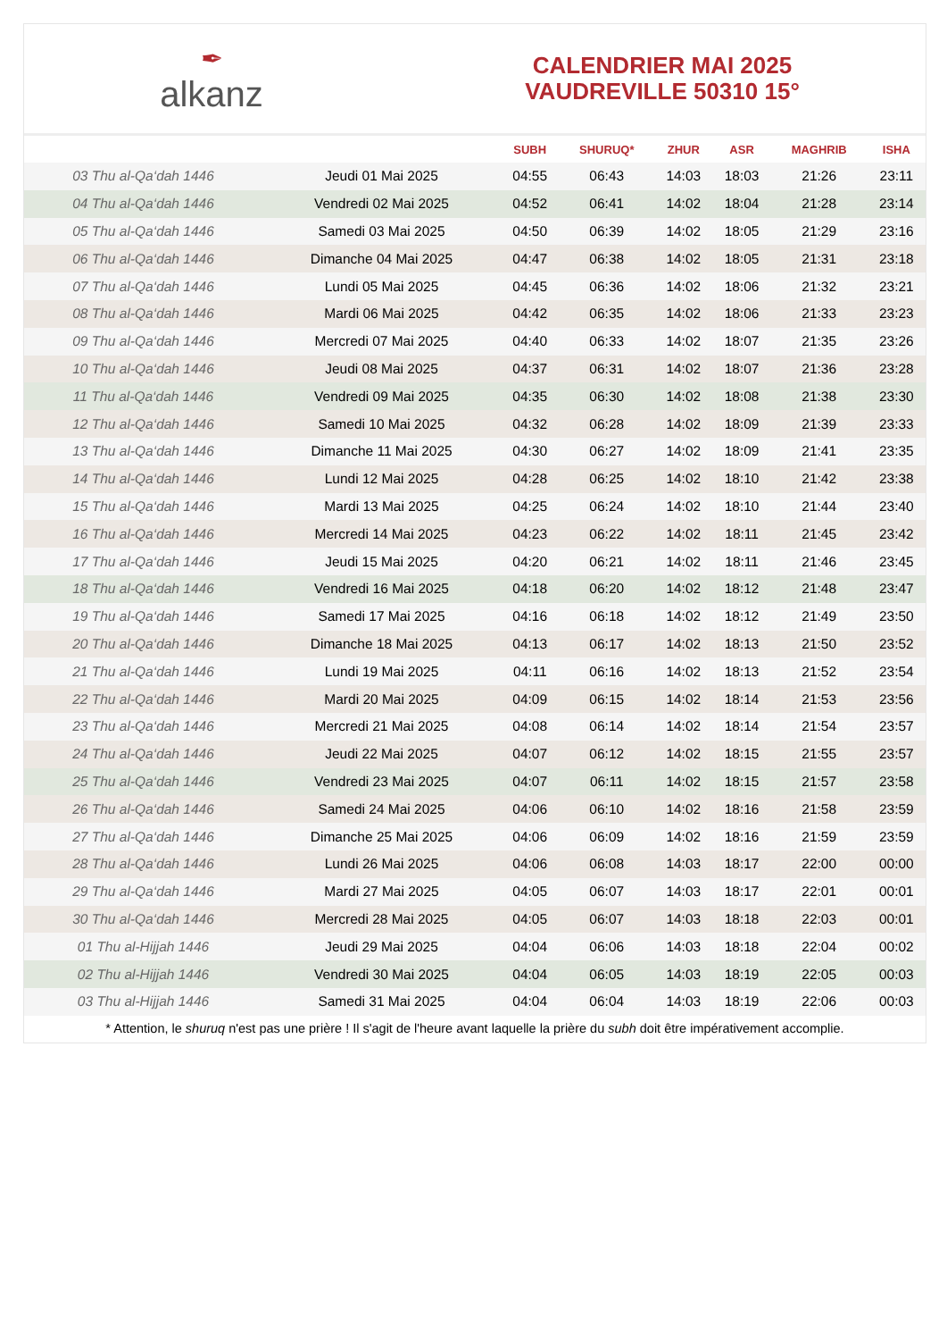✒
alkanz
CALENDRIER MAI 2025
VAUDREVILLE 50310 15°
| | | SUBH | SHURUQ* | ZHUR | ASR | MAGHRIB | ISHA |
| --- | --- | --- | --- | --- | --- | --- | --- |
| 03 Thu al-Qa‘dah 1446 | Jeudi 01 Mai 2025 | 04:55 | 06:43 | 14:03 | 18:03 | 21:26 | 23:11 |
| 04 Thu al-Qa‘dah 1446 | Vendredi 02 Mai 2025 | 04:52 | 06:41 | 14:02 | 18:04 | 21:28 | 23:14 |
| 05 Thu al-Qa‘dah 1446 | Samedi 03 Mai 2025 | 04:50 | 06:39 | 14:02 | 18:05 | 21:29 | 23:16 |
| 06 Thu al-Qa‘dah 1446 | Dimanche 04 Mai 2025 | 04:47 | 06:38 | 14:02 | 18:05 | 21:31 | 23:18 |
| 07 Thu al-Qa‘dah 1446 | Lundi 05 Mai 2025 | 04:45 | 06:36 | 14:02 | 18:06 | 21:32 | 23:21 |
| 08 Thu al-Qa‘dah 1446 | Mardi 06 Mai 2025 | 04:42 | 06:35 | 14:02 | 18:06 | 21:33 | 23:23 |
| 09 Thu al-Qa‘dah 1446 | Mercredi 07 Mai 2025 | 04:40 | 06:33 | 14:02 | 18:07 | 21:35 | 23:26 |
| 10 Thu al-Qa‘dah 1446 | Jeudi 08 Mai 2025 | 04:37 | 06:31 | 14:02 | 18:07 | 21:36 | 23:28 |
| 11 Thu al-Qa‘dah 1446 | Vendredi 09 Mai 2025 | 04:35 | 06:30 | 14:02 | 18:08 | 21:38 | 23:30 |
| 12 Thu al-Qa‘dah 1446 | Samedi 10 Mai 2025 | 04:32 | 06:28 | 14:02 | 18:09 | 21:39 | 23:33 |
| 13 Thu al-Qa‘dah 1446 | Dimanche 11 Mai 2025 | 04:30 | 06:27 | 14:02 | 18:09 | 21:41 | 23:35 |
| 14 Thu al-Qa‘dah 1446 | Lundi 12 Mai 2025 | 04:28 | 06:25 | 14:02 | 18:10 | 21:42 | 23:38 |
| 15 Thu al-Qa‘dah 1446 | Mardi 13 Mai 2025 | 04:25 | 06:24 | 14:02 | 18:10 | 21:44 | 23:40 |
| 16 Thu al-Qa‘dah 1446 | Mercredi 14 Mai 2025 | 04:23 | 06:22 | 14:02 | 18:11 | 21:45 | 23:42 |
| 17 Thu al-Qa‘dah 1446 | Jeudi 15 Mai 2025 | 04:20 | 06:21 | 14:02 | 18:11 | 21:46 | 23:45 |
| 18 Thu al-Qa‘dah 1446 | Vendredi 16 Mai 2025 | 04:18 | 06:20 | 14:02 | 18:12 | 21:48 | 23:47 |
| 19 Thu al-Qa‘dah 1446 | Samedi 17 Mai 2025 | 04:16 | 06:18 | 14:02 | 18:12 | 21:49 | 23:50 |
| 20 Thu al-Qa‘dah 1446 | Dimanche 18 Mai 2025 | 04:13 | 06:17 | 14:02 | 18:13 | 21:50 | 23:52 |
| 21 Thu al-Qa‘dah 1446 | Lundi 19 Mai 2025 | 04:11 | 06:16 | 14:02 | 18:13 | 21:52 | 23:54 |
| 22 Thu al-Qa‘dah 1446 | Mardi 20 Mai 2025 | 04:09 | 06:15 | 14:02 | 18:14 | 21:53 | 23:56 |
| 23 Thu al-Qa‘dah 1446 | Mercredi 21 Mai 2025 | 04:08 | 06:14 | 14:02 | 18:14 | 21:54 | 23:57 |
| 24 Thu al-Qa‘dah 1446 | Jeudi 22 Mai 2025 | 04:07 | 06:12 | 14:02 | 18:15 | 21:55 | 23:57 |
| 25 Thu al-Qa‘dah 1446 | Vendredi 23 Mai 2025 | 04:07 | 06:11 | 14:02 | 18:15 | 21:57 | 23:58 |
| 26 Thu al-Qa‘dah 1446 | Samedi 24 Mai 2025 | 04:06 | 06:10 | 14:02 | 18:16 | 21:58 | 23:59 |
| 27 Thu al-Qa‘dah 1446 | Dimanche 25 Mai 2025 | 04:06 | 06:09 | 14:02 | 18:16 | 21:59 | 23:59 |
| 28 Thu al-Qa‘dah 1446 | Lundi 26 Mai 2025 | 04:06 | 06:08 | 14:03 | 18:17 | 22:00 | 00:00 |
| 29 Thu al-Qa‘dah 1446 | Mardi 27 Mai 2025 | 04:05 | 06:07 | 14:03 | 18:17 | 22:01 | 00:01 |
| 30 Thu al-Qa‘dah 1446 | Mercredi 28 Mai 2025 | 04:05 | 06:07 | 14:03 | 18:18 | 22:03 | 00:01 |
| 01 Thu al-Hijjah 1446 | Jeudi 29 Mai 2025 | 04:04 | 06:06 | 14:03 | 18:18 | 22:04 | 00:02 |
| 02 Thu al-Hijjah 1446 | Vendredi 30 Mai 2025 | 04:04 | 06:05 | 14:03 | 18:19 | 22:05 | 00:03 |
| 03 Thu al-Hijjah 1446 | Samedi 31 Mai 2025 | 04:04 | 06:04 | 14:03 | 18:19 | 22:06 | 00:03 |
* Attention, le shuruq n'est pas une prière ! Il s'agit de l'heure avant laquelle la prière du subh doit être impérativement accomplie.